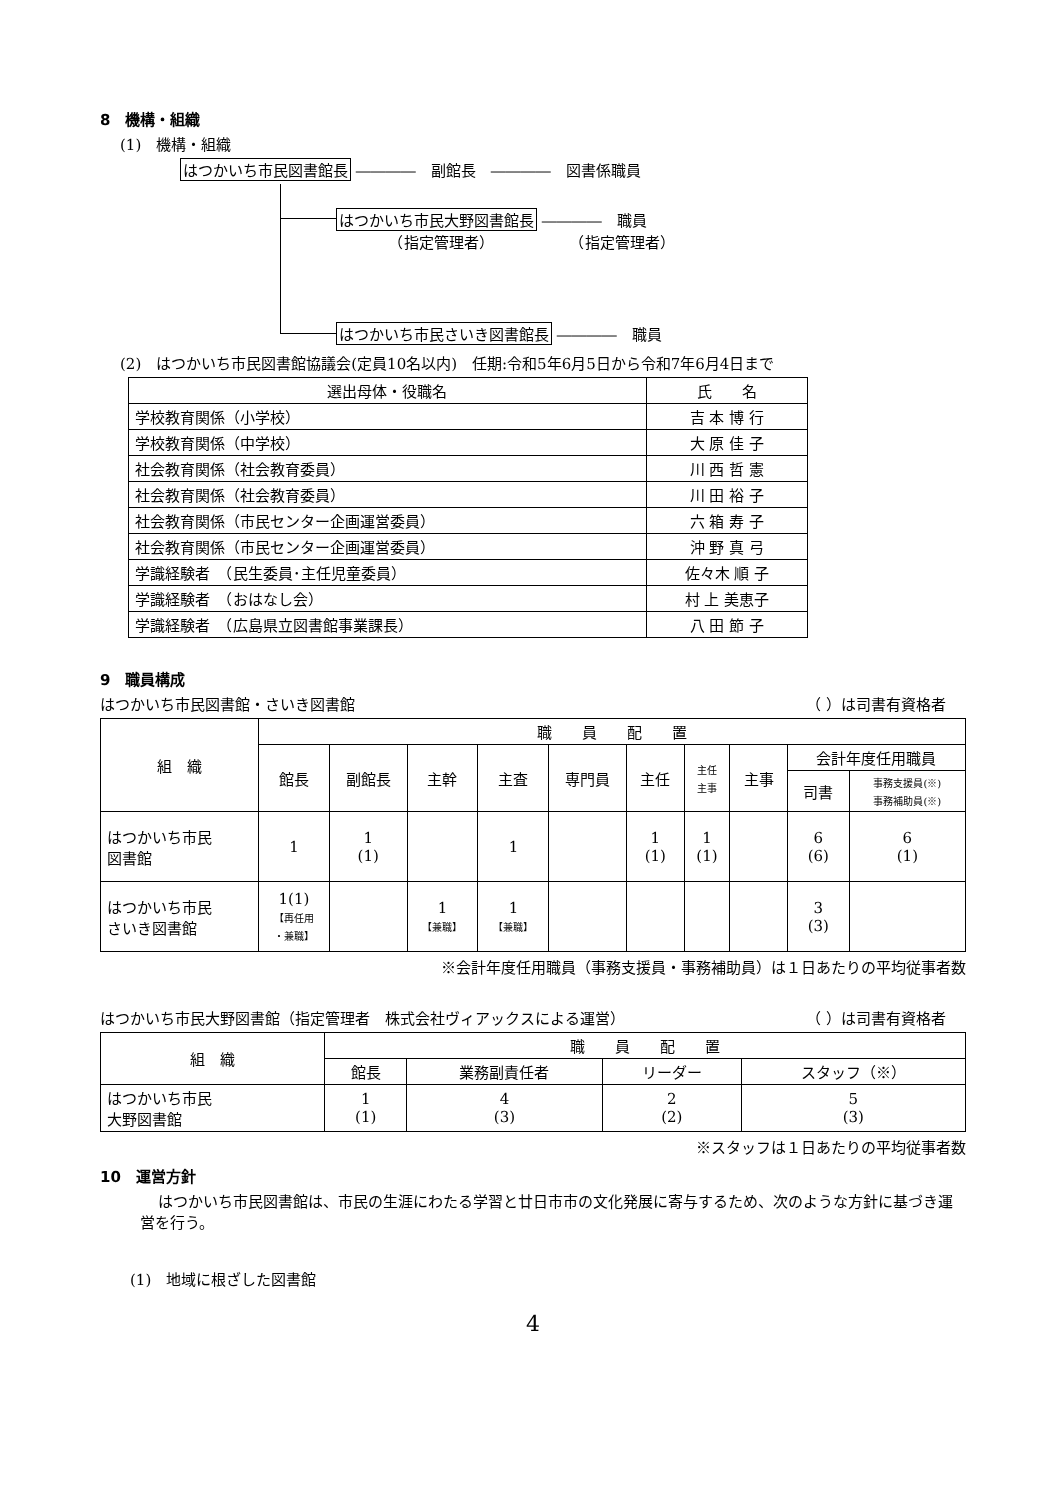8　機構・組織
(1)　機構・組織
はつかいち市民図書館長 ――――　副館長　――――　図書係職員
はつかいち市民大野図書館長 ――――　職員
　　　　（指定管理者）　　　　　　（指定管理者）
はつかいち市民さいき図書館長 ――――　職員
(2)　はつかいち市民図書館協議会(定員10名以内)　任期:令和5年6月5日から令和7年6月4日まで
| 選出母体・役職名 | 氏 名 |
| 学校教育関係（小学校） | 吉 本 博 行 |
| 学校教育関係（中学校） | 大 原 佳 子 |
| 社会教育関係（社会教育委員） | 川 西 哲 憲 |
| 社会教育関係（社会教育委員） | 川 田 裕 子 |
| 社会教育関係（市民センター企画運営委員） | 六 箱 寿 子 |
| 社会教育関係（市民センター企画運営委員） | 沖 野 真 弓 |
| 学識経験者 （民生委員･主任児童委員） | 佐々木 順 子 |
| 学識経験者 （おはなし会） | 村 上 美恵子 |
| 学識経験者 （広島県立図書館事業課長） | 八 田 節 子 |
9　職員構成
はつかいち市民図書館・さいき図書館 （ ）は司書有資格者
| 組 織 | 職 員 配 置 | | | | | | | | | |
| | 館長 | 副館長 | 主幹 | 主査 | 専門員 | 主任 | 主任 主事 | 主事 | 会計年度任用職員 | |
| | | | | | | | | | 司書 | 事務支援員(※) 事務補助員(※) |
| はつかいち市民 図書館 | 1 | 1 (1) | | 1 | | 1 (1) | 1 (1) | | 6 (6) | 6 (1) |
| はつかいち市民 さいき図書館 | 1(1) 【再任用 ・兼職】 | | 1 【兼職】 | 1 【兼職】 | | | | | 3 (3) | |
※会計年度任用職員（事務支援員・事務補助員）は１日あたりの平均従事者数
はつかいち市民大野図書館（指定管理者　株式会社ヴィアックスによる運営） （ ）は司書有資格者
| 組 織 | 職 員 配 置 | | | |
| | 館長 | 業務副責任者 | リーダー | スタッフ（※） |
| はつかいち市民 大野図書館 | 1 (1) | 4 (3) | 2 (2) | 5 (3) |
※スタッフは１日あたりの平均従事者数
10　運営方針
はつかいち市民図書館は、市民の生涯にわたる学習と廿日市市の文化発展に寄与するため、次のような方針に基づき運営を行う。
(1)　地域に根ざした図書館
4